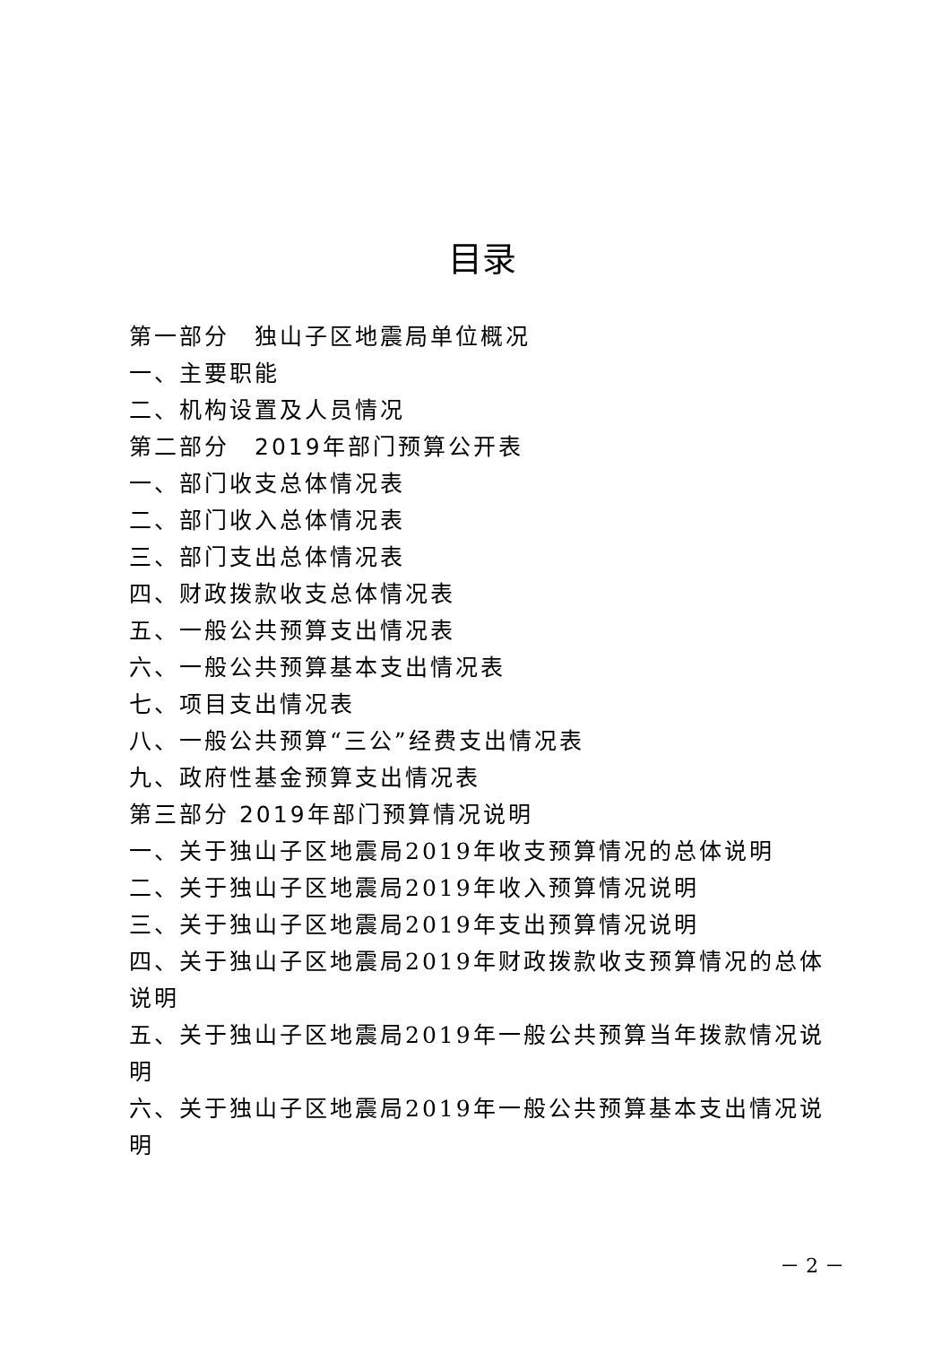目录
第一部分　独山子区地震局单位概况
一、主要职能
二、机构设置及人员情况
第二部分　2019年部门预算公开表
一、部门收支总体情况表
二、部门收入总体情况表
三、部门支出总体情况表
四、财政拨款收支总体情况表
五、一般公共预算支出情况表
六、一般公共预算基本支出情况表
七、项目支出情况表
八、一般公共预算“三公”经费支出情况表
九、政府性基金预算支出情况表
第三部分 2019年部门预算情况说明
一、关于独山子区地震局2019年收支预算情况的总体说明
二、关于独山子区地震局2019年收入预算情况说明
三、关于独山子区地震局2019年支出预算情况说明
四、关于独山子区地震局2019年财政拨款收支预算情况的总体说明
五、关于独山子区地震局2019年一般公共预算当年拨款情况说明
六、关于独山子区地震局2019年一般公共预算基本支出情况说明
－ 2 －